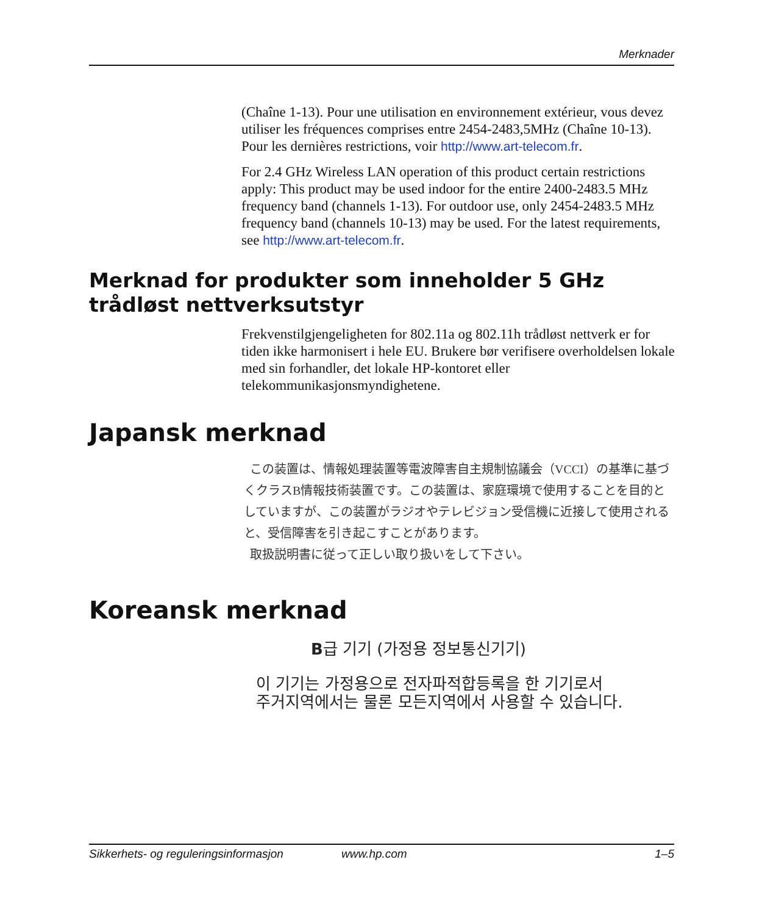Merknader
(Chaîne 1-13). Pour une utilisation en environnement extérieur, vous devez utiliser les fréquences comprises entre 2454-2483,5MHz (Chaîne 10-13). Pour les dernières restrictions, voir http://www.art-telecom.fr.
For 2.4 GHz Wireless LAN operation of this product certain restrictions apply: This product may be used indoor for the entire 2400-2483.5 MHz frequency band (channels 1-13). For outdoor use, only 2454-2483.5 MHz frequency band (channels 10-13) may be used. For the latest requirements, see http://www.art-telecom.fr.
Merknad for produkter som inneholder 5 GHz trådløst nettverksutstyr
Frekvenstilgjengeligheten for 802.11a og 802.11h trådløst nettverk er for tiden ikke harmonisert i hele EU. Brukere bør verifisere overholdelsen lokale med sin forhandler, det lokale HP-kontoret eller telekommunikasjonsmyndighetene.
Japansk merknad
この装置は、情報処理装置等電波障害自主規制協議会（VCCI）の基準に基づくクラスB情報技術装置です。この装置は、家庭環境で使用することを目的としていますが、この装置がラジオやテレビジョン受信機に近接して使用されると、受信障害を引き起こすことがあります。
取扱説明書に従って正しい取り扱いをして下さい。
Koreansk merknad
B급 기기 (가정용 정보통신기기)
이 기기는 가정용으로 전자파적합등록을 한 기기로서
주거지역에서는 물론 모든지역에서 사용할 수 있습니다.
Sikkerhets- og reguleringsinformasjon www.hp.com 1–5